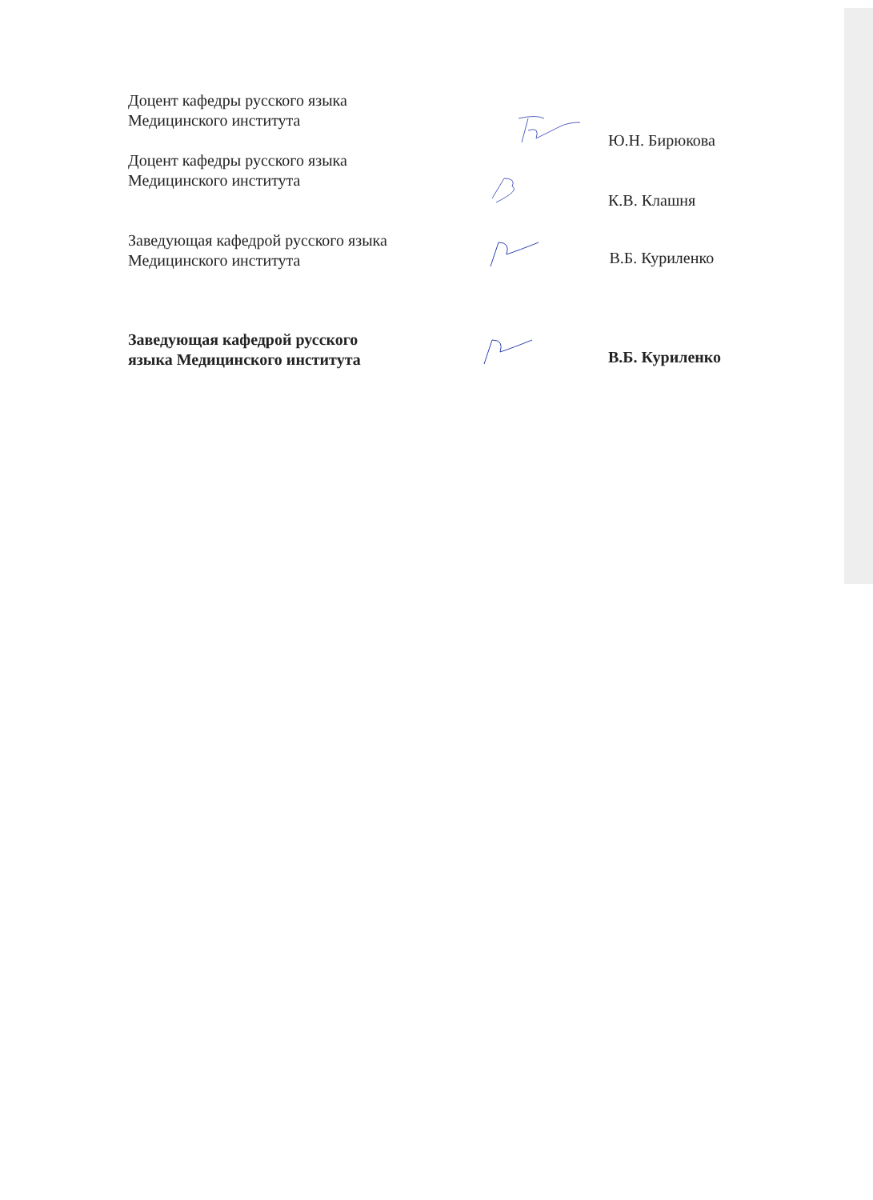Доцент кафедры русского языка Медицинского института
Ю.Н. Бирюкова
Доцент кафедры русского языка Медицинского института
К.В. Клашня
Заведующая кафедрой русского языка Медицинского института
В.Б. Куриленко
Заведующая кафедрой русского языка Медицинского института
В.Б. Куриленко